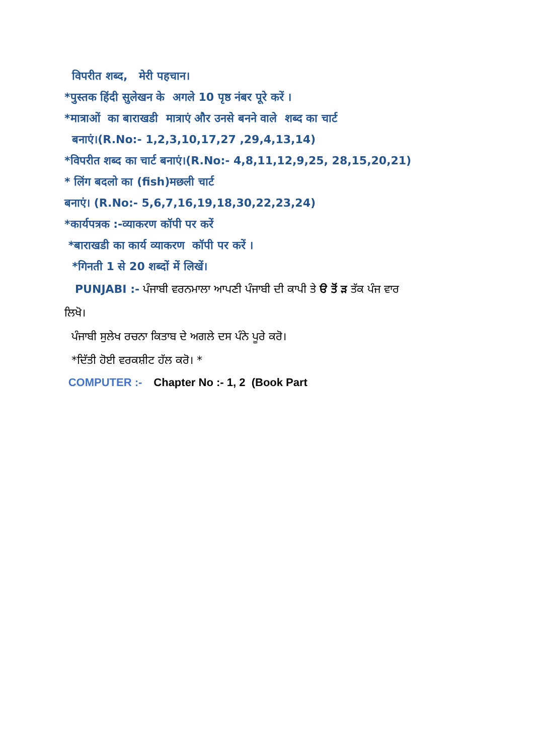विपरीत शब्द, मेरी पहचान।
*पुस्तक हिंदी सुलेखन के अगले 10 पृष्ठ नंबर पूरे करें ।
*मात्राओं का बाराखडी मात्राएं और उनसे बनने वाले शब्द का चार्ट
बनाएं।(R.No:- 1,2,3,10,17,27 ,29,4,13,14)
*विपरीत शब्द का चार्ट बनाएं।(R.No:- 4,8,11,12,9,25, 28,15,20,21)
* लिंग बदलो का (fish)मछली चार्ट
बनाएं। (R.No:- 5,6,7,16,19,18,30,22,23,24)
*कार्यपत्रक :-व्याकरण कॉपी पर करें
*बाराखडी का कार्य व्याकरण कॉपी पर करें ।
*गिनती 1 से 20 शब्दों में लिखें।
PUNJABI :- ਪੰਜਾਬੀ ਵਰਨਮਾਲਾ ਆਪਣੀ ਪੰਜਾਬੀ ਦੀ ਕਾਪੀ ਤੇ ੳ ਤੋਂ ੜ ਤੱਕ ਪੰਜ ਵਾਰ
ਲਿਖੋ।
ਪੰਜਾਬੀ ਸੁਲੇਖ ਰਚਨਾ ਕਿਤਾਬ ਦੇ ਅਗਲੇ ਦਸ ਪੰਨੇ ਪੂਰੇ ਕਰੋ।
*ਦਿੱਤੀ ਹੋਈ ਵਰਕਸ਼ੀਟ ਹੱਲ ਕਰੋ। *
COMPUTER :- Chapter No :- 1, 2 (Book Part